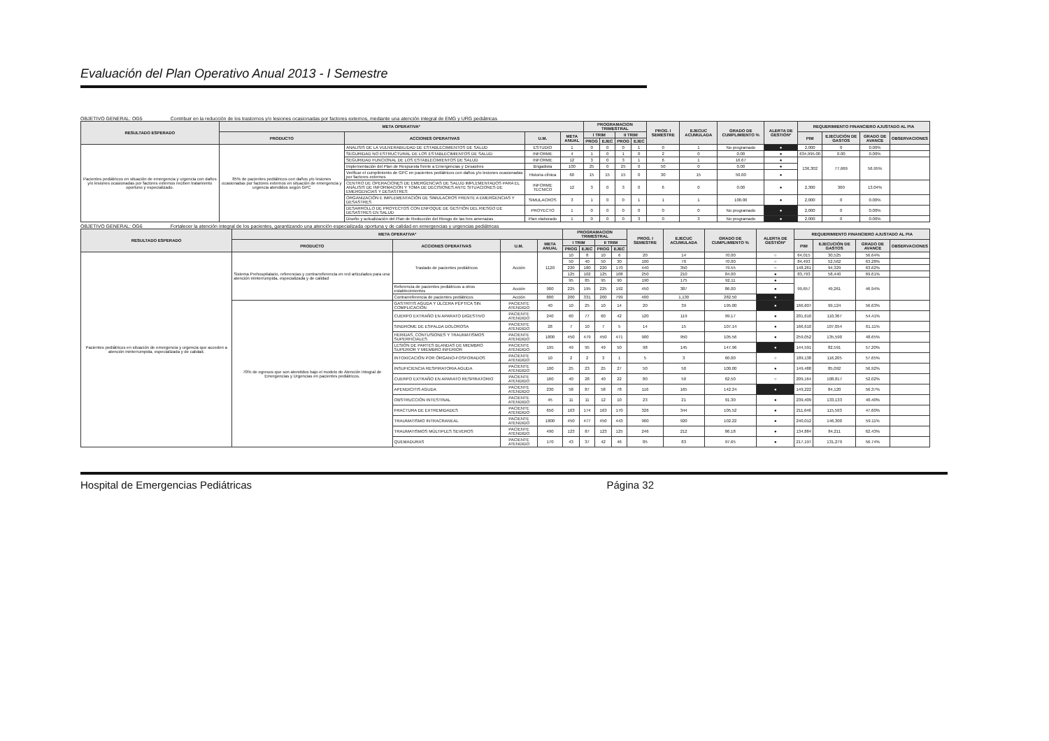Evaluación del Plan Operativo Anual 2013 - I Semestre
OBJETIVO GENERAL: OG5 Contribuir en la reducción de los trastornos y/o lesiones ocasionadas por factores externos, mediante una atención integral de EMG y URG pediátricas
| RESULTADO ESPERADO | META OPERATIVA* | | | | PROGRAMACION TRIMESTRAL | | | | PROG. I SEMESTRE | EJECUC ACUMULADA | GRADO DE CUMPLIMIENTO % | ALERTA DE GESTIÓN* | REQUERIMIENTO FINANCIERO AJUSTADO AL PIA | | | |
| --- | --- | --- | --- | --- | --- | --- | --- | --- | --- | --- | --- | --- | --- | --- | --- | --- |
| | PRODUCTO | ACCIONES OPERATIVAS | U.M. | META ANUAL | I TRIM | | II TRIM | | | | | | PIM | EJECUCIÓN DE GASTOS | GRADO DE AVANCE | OBSERVACIONES |
| | | | | | PROG | EJEC | PROG | EJEC | | | | | | | | |
| Pacientes pediátricos en situación de emergencia y urgencia con daños y/o lesiones ocasionadas por factores externos reciben tratamiento oportuno y especializado. | 85% de pacientes pediátricos con daños y/o lesiones ocasionadas por factores externos en situación de emergencia y urgencia atendidos según GPC | ANALISIS DE LA VULNERABILIDAD DE ESTABLECIMIENTOS DE SALUD | ESTUDIO | 1 | 0 | 0 | 0 | 1 | 0 | 1 | No programado | ● | 2,000 | 0 | 0.00% | |
| | | SEGURIDAD NO ESTRUCTURAL DE LOS ESTABLECIMIENTOS DE SALUD | INFORME | 4 | 1 | 0 | 1 | 0 | 2 | 0 | 0.00 | ● | 634,995.00 | 0.00 | 0.00% | |
| | | SEGURIDAD FUNCIONAL DE LOS ESTABLECIMIENTOS DE SALUD | INFORME | 12 | 3 | 0 | 3 | 1 | 6 | 1 | 16.67 | ● | 136,302 | 77,669 | 56.95% | |
| | | Implementación del Plan de Respuesta frente a Emergencias y Desastres | Brigadista | 100 | 25 | 0 | 25 | 0 | 50 | 0 | 0.00 | ● | | | | |
| | | Verificar el cumplimiento de GPC en pacientes pediátricos con daños y/o lesiones ocasionadas por factores externos | Historia clínica | 60 | 15 | 15 | 15 | 0 | 30 | 15 | 50.00 | ● | | | | |
| | | CENTRO DE OPERACIONES DE EMERGENCIAS DE SALUD IMPLEMENTADOS PARA EL ANÁLISIS DE INFORMACIÓN Y TOMA DE DECISIONES ANTE SITUACIONES DE EMERGENCIAS Y DESASTRES | INFORME TECNICO | 12 | 3 | 0 | 3 | 0 | 6 | 0 | 0.00 | ● | 2,300 | 300 | 13.04% | |
| | | ORGANIZACIÓN E IMPLEMENTACIÓN DE SIMULACROS FRENTE A EMERGENCIAS Y DESASTRES | SIMULACROS | 3 | 1 | 0 | 0 | 1 | 1 | 1 | 100.00 | ● | 2,000 | 0 | 0.00% | |
| | | DESARROLLO DE PROYECTOS CON ENFOQUE DE GESTIÓN DEL RIESGO DE DESASTRES EN SALUD | PROYECTO | 1 | 0 | 0 | 0 | 0 | 0 | 0 | No programado | ● | 2,000 | 0 | 0.00% | |
| | | Diseño y actualización del Plan de Reducción del Riesgo de las tres amenazas | Plan elaborado | 1 | 0 | 0 | 0 | 3 | 0 | 3 | No programado | ● | 2,000 | 0 | 0.00% | |
OBJETIVO GENERAL: OG6 Fortalecer la atención integral de los pacientes, garantizando una atención especializada oportuna y de calidad en emergencias y urgencias pediátricas
| RESULTADO ESPERADO | META OPERATIVA* | | | | PROGRAMACION TRIMESTRAL | | | | PROG. I SEMESTRE | EJECUC ACUMULADA | GRADO DE CUMPLIMIENTO % | ALERTA DE GESTIÓN* | REQUERIMIENTO FINANCIERO AJUSTADO AL PIA | | | |
| --- | --- | --- | --- | --- | --- | --- | --- | --- | --- | --- | --- | --- | --- | --- | --- | --- |
| | PRODUCTO | ACCIONES OPERATIVAS | U.M. | META ANUAL | I TRIM | | II TRIM | | | | | | PIM | EJECUCIÓN DE GASTOS | GRADO DE AVANCE | OBSERVACIONES |
| | | | | | PROG | EJEC | PROG | EJEC | | | | | | | | |
| Pacientes pediátricos en situación de emergencia y urgencia que acceden a atención ininterrumpida, especializada y de calidad. | Sistema Prehospitalario, referencias y contrarreferencia en red articulados para una atención ininterrumpida, especializada y de calidad | Traslado de pacientes pediátricos | Acción | 1120 | 10 | 8 | 10 | 6 | 20 | 14 | 70.00 | ○ | 64,015 | 30,525 | 56.64% | |
| | | | | | 50 | 40 | 50 | 30 | 100 | 70 | 70.00 | ○ | 84,493 | 52,562 | 63.28% | |
| | | | | | 220 | 180 | 220 | 170 | 440 | 350 | 79.55 | ○ | 148,261 | 94,329 | 63.62% | |
| | | | | | 125 | 102 | 125 | 108 | 250 | 210 | 84.00 | ● | 83,793 | 58,440 | 69.61% | |
| | | | | | 95 | 85 | 95 | 90 | 190 | 175 | 92.11 | ● | 99,657 | 49,261 | 46.94% | |
| | | Referencia de pacientes pediátricos a otros establecimientos | Acción | 900 | 225 | 195 | 225 | 192 | 450 | 387 | 86.00 | ● | | | | |
| | | Contrarreferencia de pacientes pediátricos | Acción | 800 | 200 | 331 | 200 | 799 | 400 | 1,130 | 282.50 | ● | | | | |
| | 70% de egresos que son atendidos bajo el modelo de Atención Integral de Emergencias y Urgencias en pacientes pediátricos. | GASTRITIS AGUDA Y ÚLCERA PÉPTICA SIN COMPLICACIÓN | PACIENTE ATENDIDO | 40 | 10 | 25 | 10 | 14 | 20 | 39 | 195.00 | ● | 166,607 | 99,124 | 56.63% | |
| | | CUERPO EXTRAÑO EN APARATO DIGESTIVO | PACIENTE ATENDIDO | 240 | 60 | 77 | 60 | 42 | 120 | 119 | 99.17 | ● | 201,610 | 110,367 | 54.41% | |
| | | SINDROME DE ESPALDA DOLOROSA | PACIENTE ATENDIDO | 28 | 7 | 10 | 7 | 5 | 14 | 15 | 107.14 | ● | 166,610 | 107,054 | 61.11% | |
| | | HERIDAS, CONTUSIONES Y TRAUMATISMOS SUPERFICIALES | PACIENTE ATENDIDO | 1800 | 450 | 479 | 450 | 471 | 900 | 950 | 105.56 | ● | 259,052 | 135,590 | 48.65% | |
| | | LESIÓN DE PARTES BLANDAS DE MIEMBRO SUPERIOR Y MIEMBRO INFERIOR | PACIENTE ATENDIDO | 195 | 49 | 95 | 49 | 50 | 98 | 145 | 147.96 | ● | 144,591 | 82,591 | 57.20% | |
| | | INTOXICACIÓN POR ÓRGANO-FOSFORADOS | PACIENTE ATENDIDO | 10 | 2 | 2 | 3 | 1 | 5 | 3 | 60.00 | ○ | 189,138 | 116,205 | 57.65% | |
| | | INSUFICIENCIA RESPIRATORIA AGUDA | PACIENTE ATENDIDO | 100 | 25 | 23 | 25 | 27 | 50 | 50 | 100.00 | ● | 149,488 | 85,092 | 56.92% | |
| | | CUERPO EXTRAÑO EN APARATO RESPIRATORIO | PACIENTE ATENDIDO | 160 | 40 | 28 | 40 | 22 | 80 | 50 | 62.50 | ○ | 209,164 | 108,817 | 52.02% | |
| | | APENDICITIS AGUDA | PACIENTE ATENDIDO | 230 | 58 | 87 | 58 | 78 | 116 | 165 | 142.24 | ● | 149,222 | 84,120 | 56.37% | |
| | | OBSTRUCCIÓN INTESTINAL | PACIENTE ATENDIDO | 45 | 11 | 11 | 12 | 10 | 23 | 21 | 91.30 | ● | 239,409 | 133,133 | 40.40% | |
| | | FRACTURA DE EXTREMIDADES | PACIENTE ATENDIDO | 650 | 163 | 174 | 163 | 170 | 326 | 344 | 105.52 | ● | 211,646 | 115,593 | 47.60% | |
| | | TRAUMATISMO INTRACRANEAL | PACIENTE ATENDIDO | 1800 | 450 | 477 | 450 | 443 | 900 | 920 | 102.22 | ● | 240,012 | 146,300 | 59.11% | |
| | | TRAUMATISMOS MÚLTIPLES SEVEROS | PACIENTE ATENDIDO | 490 | 123 | 87 | 123 | 125 | 246 | 212 | 86.18 | ● | 134,884 | 84,211 | 62.43% | |
| | | QUEMADURAS | PACIENTE ATENDIDO | 170 | 43 | 37 | 42 | 46 | 85 | 83 | 97.65 | ● | 217,197 | 131,279 | 56.74% | |
Hospital de Emergencias Pediátricas Página 32